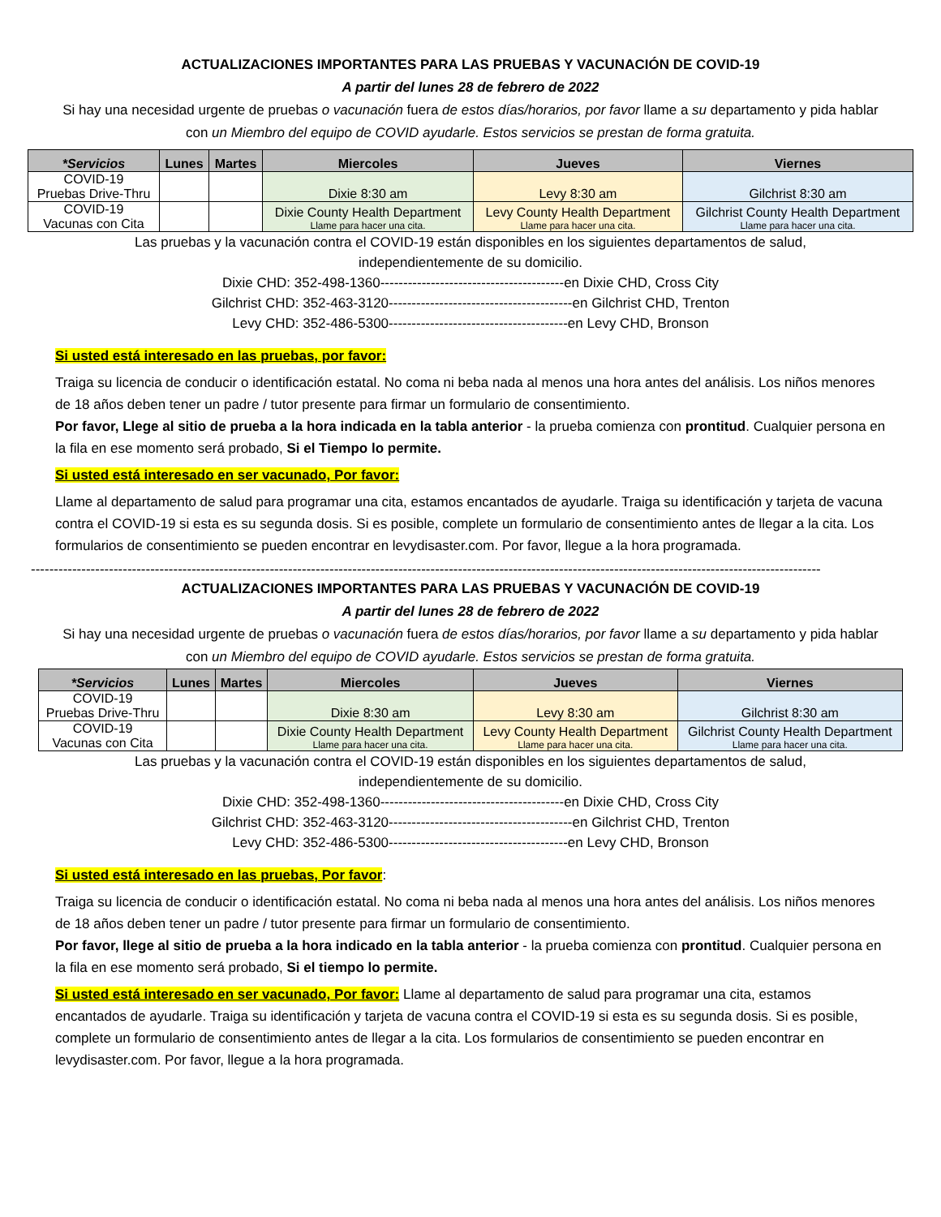ACTUALIZACIONES IMPORTANTES PARA LAS PRUEBAS Y VACUNACIÓN DE COVID-19
A partir del lunes 28 de febrero de 2022
Si hay una necesidad urgente de pruebas o vacunación fuera de estos días/horarios, por favor llame a su departamento y pida hablar con un Miembro del equipo de COVID ayudarle. Estos servicios se prestan de forma gratuita.
| *Servicios | Lunes | Martes | Miercoles | Jueves | Viernes |
| --- | --- | --- | --- | --- | --- |
| COVID-19 Pruebas Drive-Thru | | | Dixie 8:30 am | Levy 8:30 am | Gilchrist 8:30 am |
| COVID-19 Vacunas con Cita | | | Dixie County Health Department Llame para hacer una cita. | Levy County Health Department Llame para hacer una cita. | Gilchrist County Health Department Llame para hacer una cita. |
Las pruebas y la vacunación contra el COVID-19 están disponibles en los siguientes departamentos de salud,
independientemente de su domicilio.
Dixie CHD: 352-498-1360----------------------------------------en Dixie CHD, Cross City
Gilchrist CHD: 352-463-3120----------------------------------------en Gilchrist CHD, Trenton
Levy CHD: 352-486-5300---------------------------------------en Levy CHD, Bronson
Si usted está interesado en las pruebas, por favor:
Traiga su licencia de conducir o identificación estatal. No coma ni beba nada al menos una hora antes del análisis. Los niños menores de 18 años deben tener un padre / tutor presente para firmar un formulario de consentimiento.
Por favor, Llege al sitio de prueba a la hora indicada en la tabla anterior - la prueba comienza con prontitud. Cualquier persona en la fila en ese momento será probado, Si el Tiempo lo permite.
Si usted está interesado en ser vacunado, Por favor:
Llame al departamento de salud para programar una cita, estamos encantados de ayudarle. Traiga su identificación y tarjeta de vacuna contra el COVID-19 si esta es su segunda dosis. Si es posible, complete un formulario de consentimiento antes de llegar a la cita. Los formularios de consentimiento se pueden encontrar en levydisaster.com. Por favor, llegue a la hora programada.
----------------------------------------------------------------------------------------------------------------------------------------------------------------------------
ACTUALIZACIONES IMPORTANTES PARA LAS PRUEBAS Y VACUNACIÓN DE COVID-19
A partir del lunes 28 de febrero de 2022
Si hay una necesidad urgente de pruebas o vacunación fuera de estos días/horarios, por favor llame a su departamento y pida hablar con un Miembro del equipo de COVID ayudarle. Estos servicios se prestan de forma gratuita.
| *Servicios | Lunes | Martes | Miercoles | Jueves | Viernes |
| --- | --- | --- | --- | --- | --- |
| COVID-19 Pruebas Drive-Thru | | | Dixie 8:30 am | Levy 8:30 am | Gilchrist 8:30 am |
| COVID-19 Vacunas con Cita | | | Dixie County Health Department Llame para hacer una cita. | Levy County Health Department Llame para hacer una cita. | Gilchrist County Health Department Llame para hacer una cita. |
Las pruebas y la vacunación contra el COVID-19 están disponibles en los siguientes departamentos de salud,
independientemente de su domicilio.
Dixie CHD: 352-498-1360----------------------------------------en Dixie CHD, Cross City
Gilchrist CHD: 352-463-3120----------------------------------------en Gilchrist CHD, Trenton
Levy CHD: 352-486-5300---------------------------------------en Levy CHD, Bronson
Si usted está interesado en las pruebas, Por favor:
Traiga su licencia de conducir o identificación estatal. No coma ni beba nada al menos una hora antes del análisis. Los niños menores de 18 años deben tener un padre / tutor presente para firmar un formulario de consentimiento.
Por favor, llege al sitio de prueba a la hora indicado en la tabla anterior - la prueba comienza con prontitud. Cualquier persona en la fila en ese momento será probado, Si el tiempo lo permite.
Si usted está interesado en ser vacunado, Por favor: Llame al departamento de salud para programar una cita, estamos encantados de ayudarle. Traiga su identificación y tarjeta de vacuna contra el COVID-19 si esta es su segunda dosis. Si es posible, complete un formulario de consentimiento antes de llegar a la cita. Los formularios de consentimiento se pueden encontrar en levydisaster.com. Por favor, llegue a la hora programada.